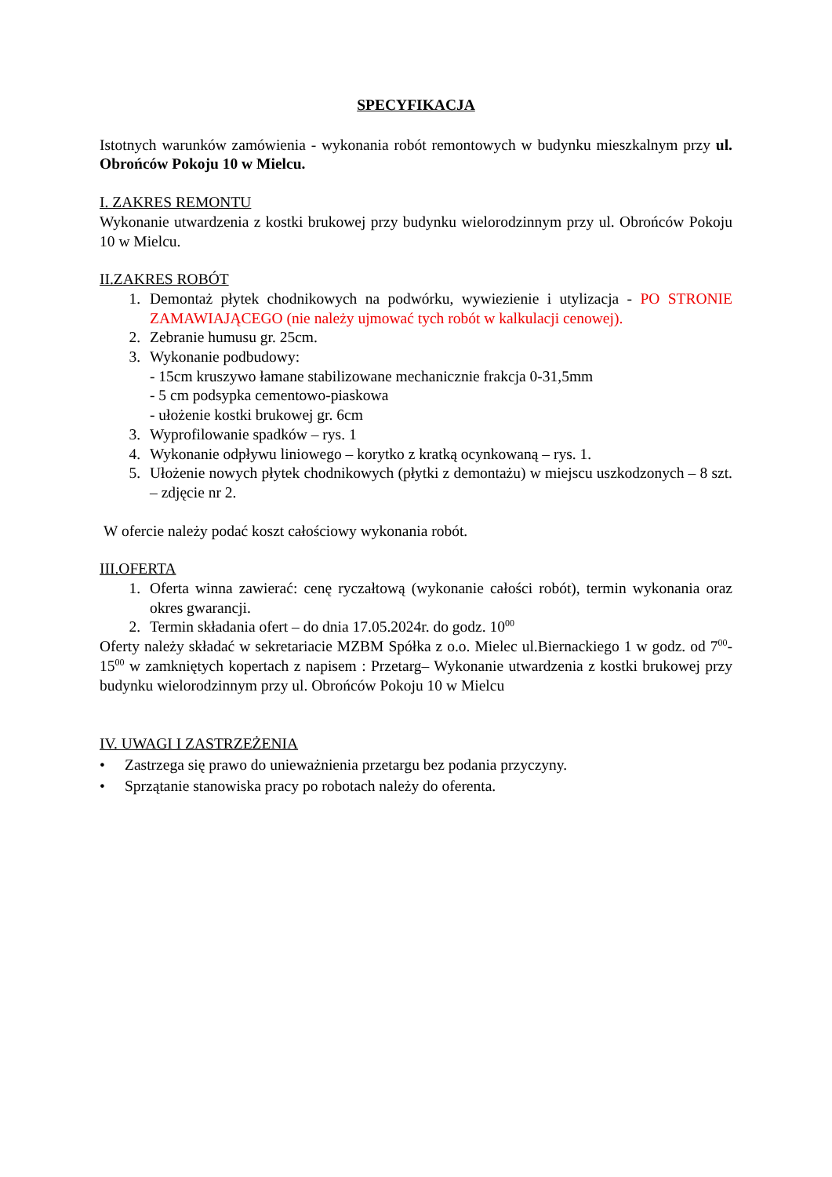SPECYFIKACJA
Istotnych warunków zamówienia - wykonania robót remontowych w budynku mieszkalnym przy ul. Obrońców Pokoju 10 w Mielcu.
I. ZAKRES REMONTU
Wykonanie utwardzenia z kostki brukowej przy budynku wielorodzinnym przy ul. Obrońców Pokoju 10 w Mielcu.
II.ZAKRES ROBÓT
1. Demontaż płytek chodnikowych na podwórku, wywiezienie i utylizacja - PO STRONIE ZAMAWIAJĄCEGO (nie należy ujmować tych robót w kalkulacji cenowej).
2. Zebranie humusu gr. 25cm.
3. Wykonanie podbudowy:
- 15cm kruszywo łamane stabilizowane mechanicznie frakcja 0-31,5mm
- 5 cm podsypka cementowo-piaskowa
- ułożenie kostki brukowej gr. 6cm
3. Wyprofilowanie spadków – rys. 1
4. Wykonanie odpływu liniowego – korytko z kratką ocynkowaną – rys. 1.
5. Ułożenie nowych płytek chodnikowych (płytki z demontażu) w miejscu uszkodzonych – 8 szt. – zdjęcie nr 2.
W ofercie należy podać koszt całościowy wykonania robót.
III.OFERTA
1. Oferta winna zawierać: cenę ryczałtową (wykonanie całości robót), termin wykonania oraz okres gwarancji.
2. Termin składania ofert – do dnia 17.05.2024r. do godz. 10<sup>00</sup>
Oferty należy składać w sekretariacie MZBM Spółka z o.o. Mielec ul.Biernackiego 1 w godz. od 7<sup>00</sup>-15<sup>00</sup> w zamkniętych kopertach z napisem : Przetarg– Wykonanie utwardzenia z kostki brukowej przy budynku wielorodzinnym przy ul. Obrońców Pokoju 10 w Mielcu
IV. UWAGI I ZASTRZEŻENIA
• Zastrzega się prawo do unieważnienia przetargu bez podania przyczyny.
• Sprzątanie stanowiska pracy po robotach należy do oferenta.